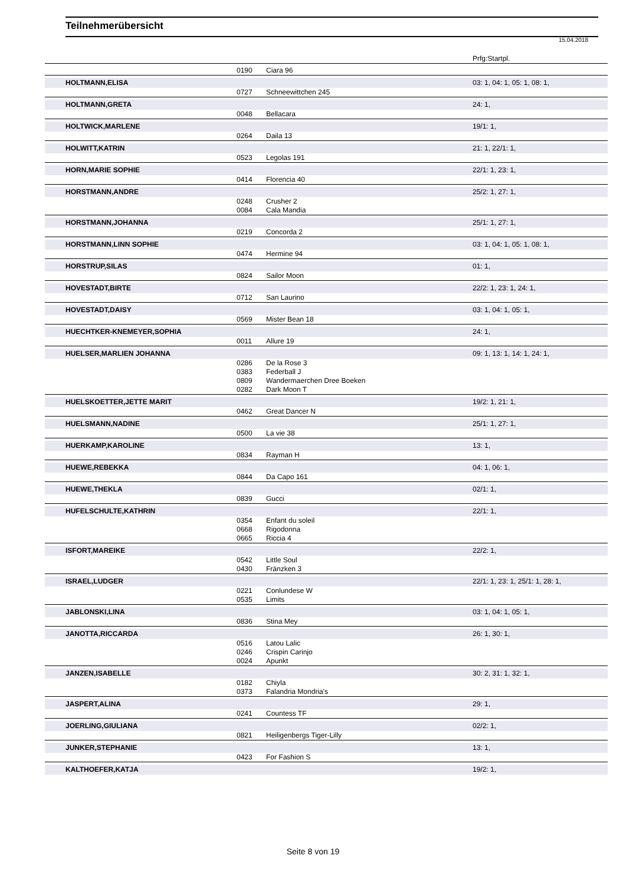Teilnehmerübersicht
15.04.2018
| | | | Prfg:Startpl. |
| | 0190 | Ciara 96 | |
| HOLTMANN,ELISA | | | 03: 1, 04: 1, 05: 1, 08: 1, |
| | 0727 | Schneewittchen 245 | |
| HOLTMANN,GRETA | | | 24: 1, |
| | 0048 | Bellacara | |
| HOLTWICK,MARLENE | | | 19/1: 1, |
| | 0264 | Daila 13 | |
| HOLWITT,KATRIN | | | 21: 1, 22/1: 1, |
| | 0523 | Legolas 191 | |
| HORN,MARIE SOPHIE | | | 22/1: 1, 23: 1, |
| | 0414 | Florencia 40 | |
| HORSTMANN,ANDRE | | | 25/2: 1, 27: 1, |
| | 0248 | Crusher 2 | |
| | 0084 | Cala Mandia | |
| HORSTMANN,JOHANNA | | | 25/1: 1, 27: 1, |
| | 0219 | Concorda 2 | |
| HORSTMANN,LINN SOPHIE | | | 03: 1, 04: 1, 05: 1, 08: 1, |
| | 0474 | Hermine 94 | |
| HORSTRUP,SILAS | | | 01: 1, |
| | 0824 | Sailor Moon | |
| HOVESTADT,BIRTE | | | 22/2: 1, 23: 1, 24: 1, |
| | 0712 | San Laurino | |
| HOVESTADT,DAISY | | | 03: 1, 04: 1, 05: 1, |
| | 0569 | Mister Bean 18 | |
| HUECHTKER-KNEMEYER,SOPHIA | | | 24: 1, |
| | 0011 | Allure 19 | |
| HUELSER,MARLIEN JOHANNA | | | 09: 1, 13: 1, 14: 1, 24: 1, |
| | 0286 | De la Rose 3 | |
| | 0383 | Federball J | |
| | 0809 | Wandermaerchen Dree Boeken | |
| | 0282 | Dark Moon T | |
| HUELSKOETTER,JETTE MARIT | | | 19/2: 1, 21: 1, |
| | 0462 | Great Dancer N | |
| HUELSMANN,NADINE | | | 25/1: 1, 27: 1, |
| | 0500 | La vie 38 | |
| HUERKAMP,KAROLINE | | | 13: 1, |
| | 0834 | Rayman H | |
| HUEWE,REBEKKA | | | 04: 1, 06: 1, |
| | 0844 | Da Capo 161 | |
| HUEWE,THEKLA | | | 02/1: 1, |
| | 0839 | Gucci | |
| HUFELSCHULTE,KATHRIN | | | 22/1: 1, |
| | 0354 | Enfant du soleil | |
| | 0668 | Rigodonna | |
| | 0665 | Riccia 4 | |
| ISFORT,MAREIKE | | | 22/2: 1, |
| | 0542 | Little Soul | |
| | 0430 | Fränzken 3 | |
| ISRAEL,LUDGER | | | 22/1: 1, 23: 1, 25/1: 1, 28: 1, |
| | 0221 | Conlundese W | |
| | 0535 | Limits | |
| JABLONSKI,LINA | | | 03: 1, 04: 1, 05: 1, |
| | 0836 | Stina Mey | |
| JANOTTA,RICCARDA | | | 26: 1, 30: 1, |
| | 0516 | Latou Lalic | |
| | 0246 | Crispin Carinjo | |
| | 0024 | Apunkt | |
| JANZEN,ISABELLE | | | 30: 2, 31: 1, 32: 1, |
| | 0182 | Chiyla | |
| | 0373 | Falandria Mondria's | |
| JASPERT,ALINA | | | 29: 1, |
| | 0241 | Countess TF | |
| JOERLING,GIULIANA | | | 02/2: 1, |
| | 0821 | Heiligenbergs Tiger-Lilly | |
| JUNKER,STEPHANIE | | | 13: 1, |
| | 0423 | For Fashion S | |
| KALTHOEFER,KATJA | | | 19/2: 1, |
Seite 8 von 19